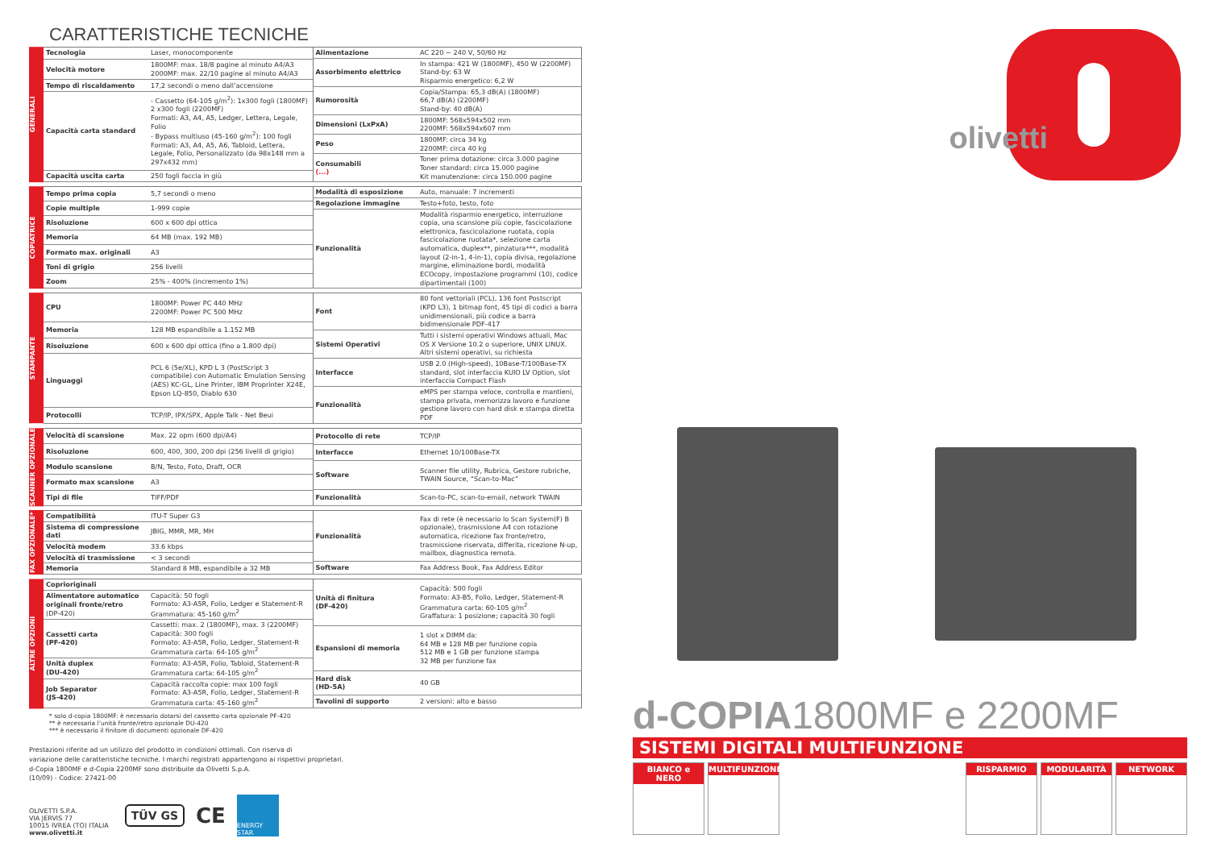CARATTERISTICHE TECNICHE
GENERALI
| Tecnologia | Laser, monocomponente |
| Velocità motore | 1800MF: max. 18/8 pagine al minuto A4/A3 2000MF: max. 22/10 pagine al minuto A4/A3 |
| Tempo di riscaldamento | 17,2 secondi o meno dall’accensione |
| Capacità carta standard | - Cassetto (64-105 g/m<sup>2</sup>): 1x300 fogli (1800MF) 2 x300 fogli (2200MF) Formati: A3, A4, A5, Ledger, Lettera, Legale, Folio - Bypass multiuso (45-160 g/m<sup>2</sup>): 100 fogli Formati: A3, A4, A5, A6, Tabloid, Lettera, Legale, Folio, Personalizzato (da 98x148 mm a 297x432 mm) |
| Capacità uscita carta | 250 fogli faccia in giù |
| Alimentazione | AC 220 ~ 240 V, 50/60 Hz |
| Assorbimento elettrico | In stampa: 421 W (1800MF), 450 W (2200MF) Stand-by: 63 W Risparmio energetico: 6,2 W |
| Rumorosità | Copia/Stampa: 65,3 dB(A) (1800MF) 66,7 dB(A) (2200MF) Stand-by: 40 dB(A) |
| Dimensioni (LxPxA) | 1800MF: 568x594x502 mm 2200MF: 568x594x607 mm |
| Peso | 1800MF: circa 34 kg 2200MF: circa 40 kg |
| Consumabili (...) | Toner prima dotazione: circa 3.000 pagine Toner standard: circa 15.000 pagine Kit manutenzione: circa 150.000 pagine |
COPIATRICE
| Tempo prima copia | 5,7 secondi o meno |
| Copie multiple | 1-999 copie |
| Risoluzione | 600 x 600 dpi ottica |
| Memoria | 64 MB (max. 192 MB) |
| Formato max. originali | A3 |
| Toni di grigio | 256 livelli |
| Zoom | 25% - 400% (incremento 1%) |
| Modalità di esposizione | Auto, manuale: 7 incrementi |
| Regolazione immagine | Testo+foto, testo, foto |
| Funzionalità | Modalità risparmio energetico, interruzione copia, una scansione più copie, fascicolazione elettronica, fascicolazione ruotata, copia fascicolazione ruotata*, selezione carta automatica, duplex**, pinzatura***, modalità layout (2-in-1, 4-in-1), copia divisa, regolazione margine, eliminazione bordi, modalità ECOcopy, impostazione programmi (10), codice dipartimentali (100) |
STAMPANTE
| CPU | 1800MF: Power PC 440 MHz 2200MF: Power PC 500 MHz |
| Memoria | 128 MB espandibile a 1.152 MB |
| Risoluzione | 600 x 600 dpi ottica (fino a 1.800 dpi) |
| Linguaggi | PCL 6 (5e/XL), KPD L 3 (PostScript 3 compatibile) con Automatic Emulation Sensing (AES) KC-GL, Line Printer, IBM Proprinter X24E, Epson LQ-850, Diablo 630 |
| Protocolli | TCP/IP, IPX/SPX, Apple Talk - Net Beui |
| Font | 80 font vettoriali (PCL), 136 font Postscript (KPD L3), 1 bitmap font, 45 tipi di codici a barra unidimensionali, più codice a barra bidimensionale PDF-417 |
| Sistemi Operativi | Tutti i sistemi operativi Windows attuali, Mac OS X Versione 10.2 o superiore, UNIX LINUX. Altri sistemi operativi, su richiesta |
| Interfacce | USB 2.0 (High-speed), 10Base-T/100Base-TX standard, slot interfaccia KUIO LV Option, slot interfaccia Compact Flash |
| Funzionalità | eMPS per stampa veloce, controlla e mantieni, stampa privata, memorizza lavoro e funzione gestione lavoro con hard disk e stampa diretta PDF |
SCANNER OPZIONALE
| Velocità di scansione | Max. 22 opm (600 dpi/A4) |
| Risoluzione | 600, 400, 300, 200 dpi (256 livelli di grigio) |
| Modulo scansione | B/N, Testo, Foto, Draft, OCR |
| Formato max scansione | A3 |
| Tipi di file | TIFF/PDF |
| Protocollo di rete | TCP/IP |
| Interfacce | Ethernet 10/100Base-TX |
| Software | Scanner file utility, Rubrica, Gestore rubriche, TWAIN Source, “Scan-to-Mac” |
| Funzionalità | Scan-to-PC, scan-to-email, network TWAIN |
FAX OPZIONALE*
| Compatibilità | ITU-T Super G3 |
| Sistema di compressione dati | JBIG, MMR, MR, MH |
| Velocità modem | 33.6 kbps |
| Velocità di trasmissione | < 3 secondi |
| Memoria | Standard 8 MB, espandibile a 32 MB |
| Funzionalità | Fax di rete (è necessario lo Scan System(F) B opzionale), trasmissione A4 con rotazione automatica, ricezione fax fronte/retro, trasmissione riservata, differita, ricezione N-up, mailbox, diagnostica remota. |
| Software | Fax Address Book, Fax Address Editor |
ALTRE OPZIONI
| Coprioriginali | |
| Alimentatore automatico originali fronte/retro (DP-420) | Capacità: 50 fogli Formato: A3-A5R, Folio, Ledger e Statement-R Grammatura: 45-160 g/m<sup>2</sup> |
| Cassetti carta (PF-420) | Cassetti: max. 2 (1800MF), max. 3 (2200MF) Capacità: 300 fogli Formato: A3-A5R, Folio, Ledger, Statement-R Grammatura carta: 64-105 g/m<sup>2</sup> |
| Unità duplex (DU-420) | Formato: A3-A5R, Folio, Tabloid, Statement-R Grammatura carta: 64-105 g/m<sup>2</sup> |
| Job Separator (JS-420) | Capacità raccolta copie: max 100 fogli Formato: A3-A5R, Folio, Ledger, Statement-R Grammatura carta: 45-160 g/m<sup>2</sup> |
| Unità di finitura (DF-420) | Capacità: 500 fogli Formato: A3-B5, Folio, Ledger, Statement-R Grammatura carta: 60-105 g/m<sup>2</sup> Graffatura: 1 posizione; capacità 30 fogli |
| Espansioni di memoria | 1 slot x DIMM da: 64 MB e 128 MB per funzione copia 512 MB e 1 GB per funzione stampa 32 MB per funzione fax |
| Hard disk (HD-5A) | 40 GB |
| Tavolini di supporto | 2 versioni: alto e basso |
* solo d-copia 1800MF: è necessario dotarsi del cassetto carta opzionale PF-420
** è necessaria l’unità fronte/retro opzionale DU-420
*** è necessario il finitore di documenti opzionale DF-420
Prestazioni riferite ad un utilizzo del prodotto in condizioni ottimali. Con riserva di
variazione delle caratteristiche tecniche. I marchi registrati appartengono ai rispettivi proprietari.
d-Copia 1800MF e d-Copia 2200MF sono distribuite da Olivetti S.p.A.
(10/09) - Codice: 27421-00
OLIVETTI S.P.A.
VIA JERVIS 77
10015 IVREA (TO) ITALIA
www.olivetti.it
TÜV GS CE
ENERGY STAR
olivetti
d-COPIA1800MF e 2200MF
SISTEMI DIGITALI MULTIFUNZIONE
BIANCO e NERO
MULTIFUNZIONE
RISPARMIO MODULARITÀ
NETWORK